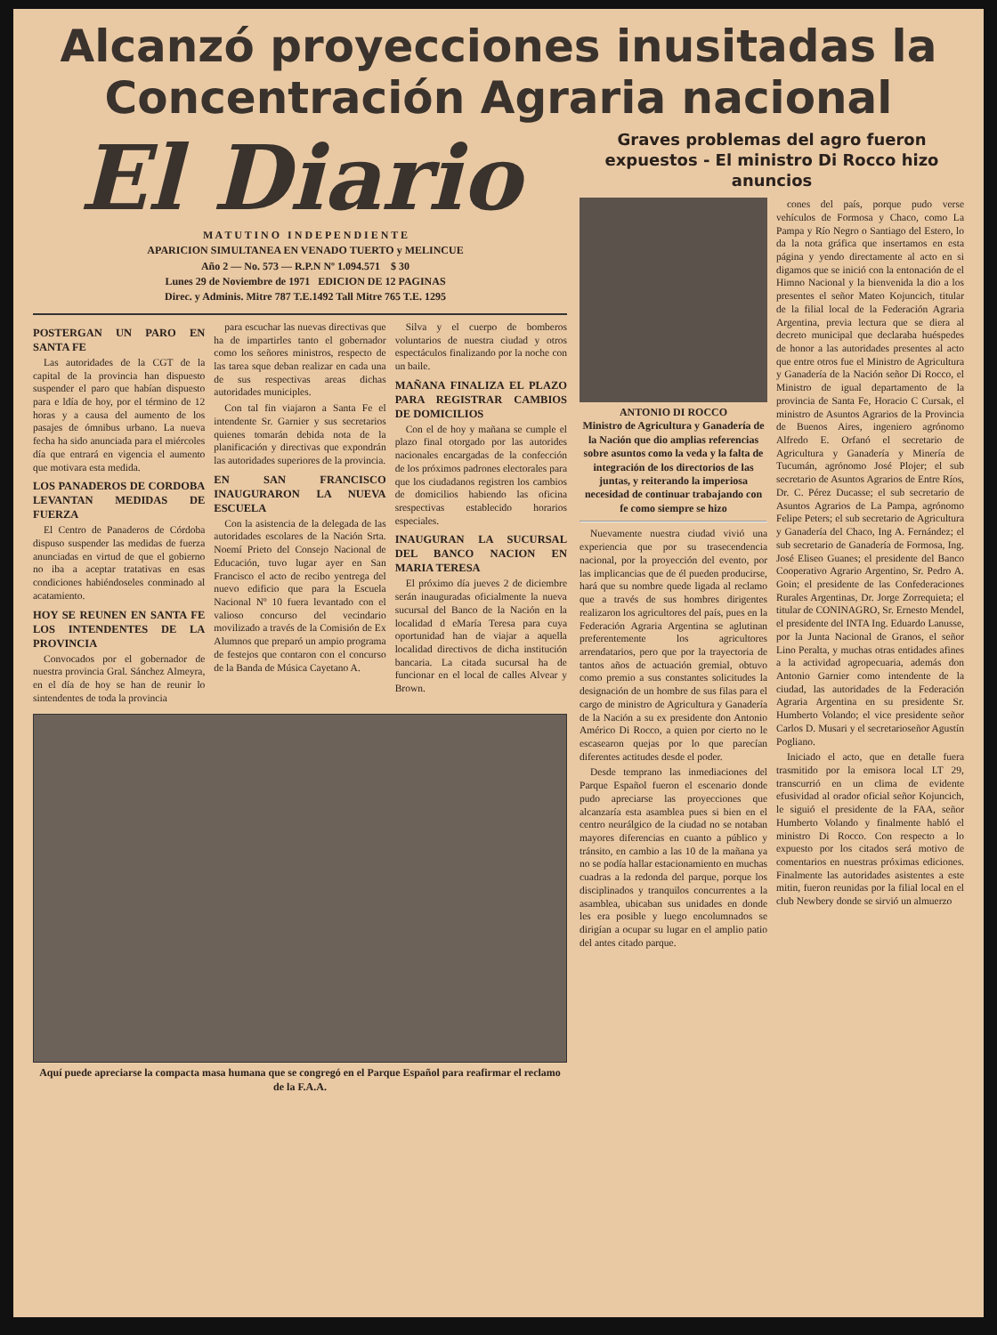Alcanzó proyecciones inusitadas la Concentración Agraria nacional
El Diario
M A T U T I N O I N D E P E N D I E N T E
APARICION SIMULTANEA EN VENADO TUERTO y MELINCUE
Año 2 — No. 573 — R.P.N Nº 1.094.571 $ 30
Lunes 29 de Noviembre de 1971 EDICION DE 12 PAGINAS
Direc. y Adminis. Mitre 787 T.E.1492 Tall Mitre 765 T.E. 1295
POSTERGAN UN PARO EN SANTA FE
Las autoridades de la CGT de la capital de la provincia han dispuesto suspender el paro que habían dispuesto para e ldía de hoy, por el término de 12 horas y a causa del aumento de los pasajes de ómnibus urbano. La nueva fecha ha sido anunciada para el miércoles día que entrará en vigencia el aumento que motivara esta medida.
LOS PANADEROS DE CORDOBA LEVANTAN MEDIDAS DE FUERZA
El Centro de Panaderos de Córdoba dispuso suspender las medidas de fuerza anunciadas en virtud de que el gobierno no iba a aceptar tratativas en esas condiciones habiéndoseles conminado al acatamiento.
HOY SE REUNEN EN SANTA FE LOS INTENDENTES DE LA PROVINCIA
Convocados por el gobernador de nuestra provincia Gral. Sánchez Almeyra, en el día de hoy se han de reunir lo sintendentes de toda la provincia
para escuchar las nuevas directivas que ha de impartirles tanto el gobernador como los señores ministros, respecto de las tarea sque deban realizar en cada una de sus respectivas areas dichas autoridades municiples.
Con tal fin viajaron a Santa Fe el intendente Sr. Garnier y sus secretarios quienes tomarán debida nota de la planificación y directivas que expondrán las autoridades superiores de la provincia.
EN SAN FRANCISCO INAUGURARON LA NUEVA ESCUELA
Con la asistencia de la delegada de las autoridades escolares de la Nación Srta. Noemí Prieto del Consejo Nacional de Educación, tuvo lugar ayer en San Francisco el acto de recibo yentrega del nuevo edificio que para la Escuela Nacional Nº 10 fuera levantado con el valioso concurso del vecindario movilizado a través de la Comisión de Ex Alumnos que preparó un ampio programa de festejos que contaron con el concurso de la Banda de Música Cayetano A.
Silva y el cuerpo de bomberos voluntarios de nuestra ciudad y otros espectáculos finalizando por la noche con un baile.
MAÑANA FINALIZA EL PLAZO PARA REGISTRAR CAMBIOS DE DOMICILIOS
Con el de hoy y mañana se cumple el plazo final otorgado por las autorides nacionales encargadas de la confección de los próximos padrones electorales para que los ciudadanos registren los cambios de domicilios habiendo las oficina srespectivas establecido horarios especiales.
INAUGURAN LA SUCURSAL DEL BANCO NACION EN MARIA TERESA
El próximo día jueves 2 de diciembre serán inauguradas oficialmente la nueva sucursal del Banco de la Nación en la localidad d eMaría Teresa para cuya oportunidad han de viajar a aquella localidad directivos de dicha institución bancaria. La citada sucursal ha de funcionar en el local de calles Alvear y Brown.
Aquí puede apreciarse la compacta masa humana que se congregó en el Parque Español para reafirmar el reclamo de la F.A.A.
Graves problemas del agro fueron expuestos - El ministro Di Rocco hizo anuncios
ANTONIO DI ROCCO
Ministro de Agricultura y Ganadería de la Nación que dio amplias referencias sobre asuntos como la veda y la falta de integración de los directorios de las juntas, y reiterando la imperiosa necesidad de continuar trabajando con fe como siempre se hizo
Nuevamente nuestra ciudad vivió una experiencia que por su trasecendencia nacional, por la proyección del evento, por las implicancias que de él pueden producirse, hará que su nombre quede ligada al reclamo que a través de sus hombres dirigentes realizaron los agricultores del país, pues en la Federación Agraria Argentina se aglutinan preferentemente los agricultores arrendatarios, pero que por la trayectoria de tantos años de actuación gremial, obtuvo como premio a sus constantes solicitudes la designación de un hombre de sus filas para el cargo de ministro de Agricultura y Ganadería de la Nación a su ex presidente don Antonio Américo Di Rocco, a quien por cierto no le escasearon quejas por lo que parecían diferentes actitudes desde el poder.
Desde temprano las inmediaciones del Parque Español fueron el escenario donde pudo apreciarse las proyecciones que alcanzaría esta asamblea pues si bien en el centro neurálgico de la ciudad no se notaban mayores diferencias en cuanto a público y tránsito, en cambio a las 10 de la mañana ya no se podía hallar estacionamiento en muchas cuadras a la redonda del parque, porque los disciplinados y tranquilos concurrentes a la asamblea, ubicaban sus unidades en donde les era posible y luego encolumnados se dirigían a ocupar su lugar en el amplio patio del antes citado parque.
cones del país, porque pudo verse vehículos de Formosa y Chaco, como La Pampa y Río Negro o Santiago del Estero, lo da la nota gráfica que insertamos en esta página y yendo directamente al acto en si digamos que se inició con la entonación de el Himno Nacional y la bienvenida la dio a los presentes el señor Mateo Kojuncich, titular de la filial local de la Federación Agraria Argentina, previa lectura que se diera al decreto municipal que declaraba huéspedes de honor a las autoridades presentes al acto que entre otros fue el Ministro de Agricultura y Ganadería de la Nación señor Di Rocco, el Ministro de igual departamento de la provincia de Santa Fe, Horacio C Cursak, el ministro de Asuntos Agrarios de la Provincia de Buenos Aires, ingeniero agrónomo Alfredo E. Orfanó el secretario de Agricultura y Ganadería y Minería de Tucumán, agrónomo José Plojer; el sub secretario de Asuntos Agrarios de Entre Ríos, Dr. C. Pérez Ducasse; el sub secretario de Asuntos Agrarios de La Pampa, agrónomo Felipe Peters; el sub secretario de Agricultura y Ganadería del Chaco, Ing A. Fernández; el sub secretario de Ganadería de Formosa, Ing. José Eliseo Guanes; el presidente del Banco Cooperativo Agrario Argentino, Sr. Pedro A. Goin; el presidente de las Confederaciones Rurales Argentinas, Dr. Jorge Zorrequieta; el titular de CONINAGRO, Sr. Ernesto Mendel, el presidente del INTA Ing. Eduardo Lanusse, por la Junta Nacional de Granos, el señor Lino Peralta, y muchas otras entidades afines a la actividad agropecuaria, además don Antonio Garnier como intendente de la ciudad, las autoridades de la Federación Agraria Argentina en su presidente Sr. Humberto Volando; el vice presidente señor Carlos D. Musari y el secretarioseñor Agustín Pogliano.
Iniciado el acto, que en detalle fuera trasmitido por la emisora local LT 29, transcurrió en un clima de evidente efusividad al orador oficial señor Kojuncich, le siguió el presidente de la FAA, señor Humberto Volando y finalmente habló el ministro Di Rocco. Con respecto a lo expuesto por los citados será motivo de comentarios en nuestras próximas ediciones. Finalmente las autoridades asistentes a este mitin, fueron reunidas por la filial local en el club Newbery donde se sirvió un almuerzo